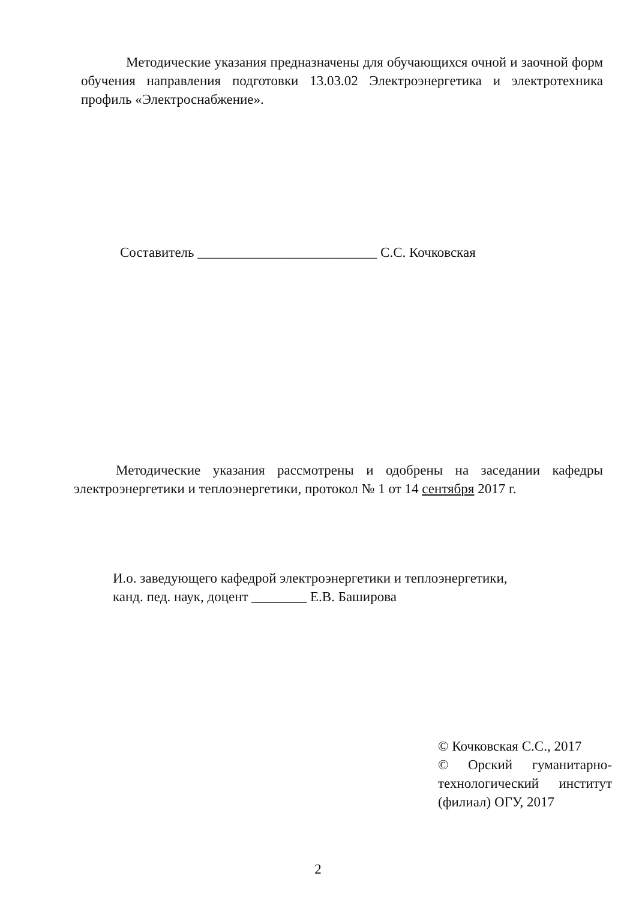Методические указания предназначены для обучающихся очной и заочной форм обучения направления подготовки 13.03.02 Электроэнергетика и электротехника профиль «Электроснабжение».
Составитель __________________________ С.С. Кочковская
Методические указания рассмотрены и одобрены на заседании кафедры электроэнергетики и теплоэнергетики, протокол № 1 от 14 сентября 2017 г.
И.о. заведующего кафедрой электроэнергетики и теплоэнергетики,
канд. пед. наук, доцент ________ Е.В. Баширова
© Кочковская С.С., 2017
© Орский гуманитарно-технологический институт (филиал) ОГУ, 2017
2